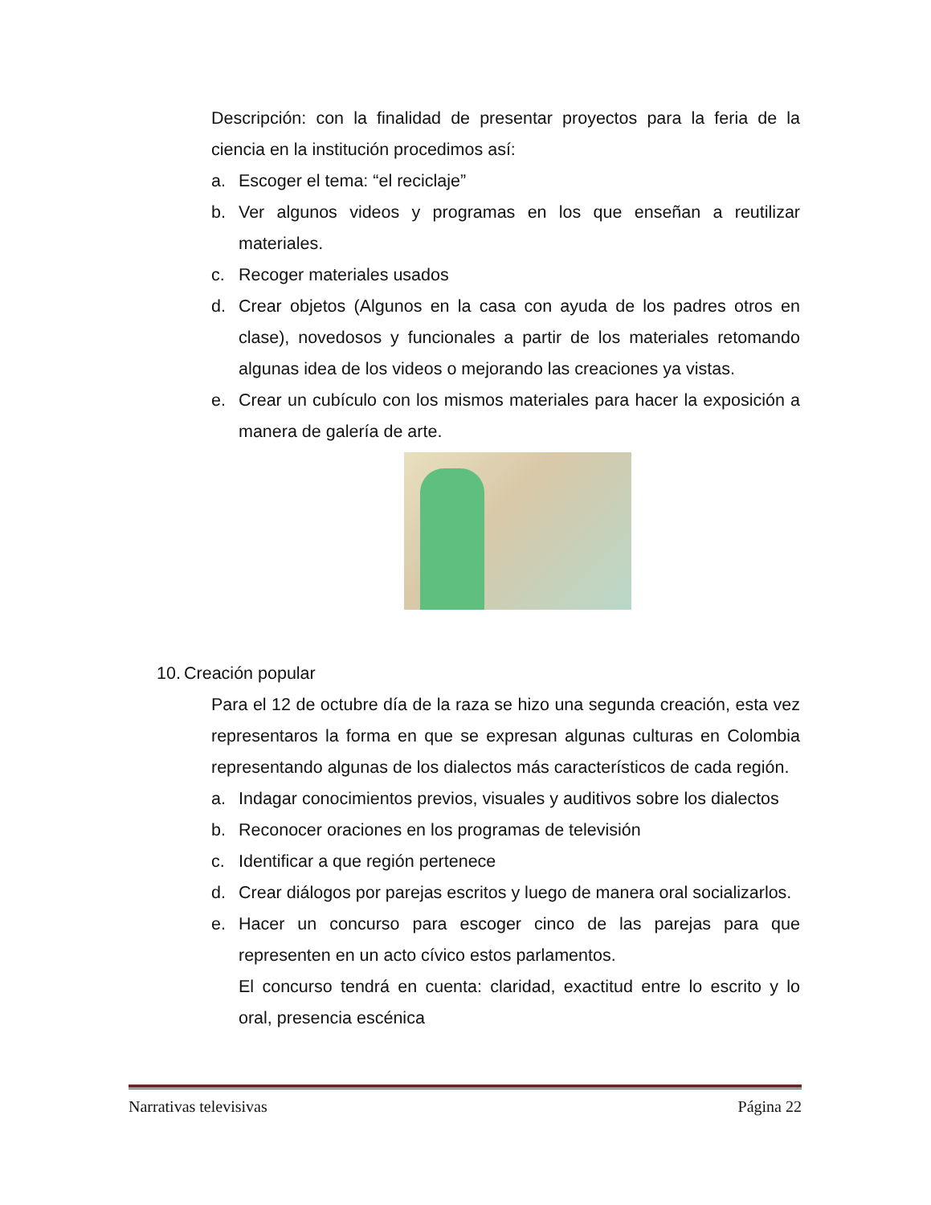Descripción: con la finalidad de presentar proyectos para la feria de la ciencia en la institución procedimos así:
a. Escoger el tema: “el reciclaje”
b. Ver algunos videos y programas en los que enseñan a reutilizar materiales.
c. Recoger materiales usados
d. Crear objetos (Algunos en la casa con ayuda de los padres otros en clase), novedosos y funcionales a partir de los materiales retomando algunas idea de los videos o mejorando las creaciones ya vistas.
e. Crear un cubículo con los mismos materiales para hacer la exposición a manera de galería de arte.
10. Creación popular
Para el 12 de octubre día de la raza se hizo una segunda creación, esta vez representaros la forma en que se expresan algunas culturas en Colombia representando algunas de los dialectos más característicos de cada región.
a. Indagar conocimientos previos, visuales y auditivos sobre los dialectos
b. Reconocer oraciones en los programas de televisión
c. Identificar a que región pertenece
d. Crear diálogos por parejas escritos y luego de manera oral socializarlos.
e. Hacer un concurso para escoger cinco de las parejas para que representen en un acto cívico estos parlamentos.
El concurso tendrá en cuenta: claridad, exactitud entre lo escrito y lo oral, presencia escénica
Narrativas televisivas Página 22